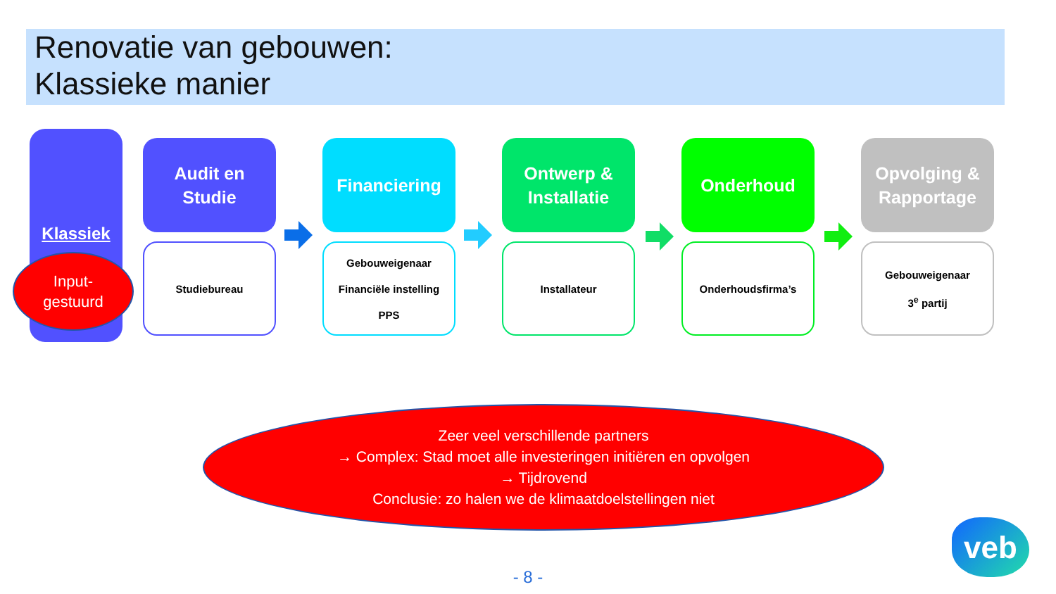Renovatie van gebouwen:
Klassieke manier
Klassiek
Input-
gestuurd
Audit en
Studie
Studiebureau
Financiering
Gebouweigenaar
Financiële instelling
PPS
Ontwerp &
Installatie
Installateur
Onderhoud
Onderhoudsfirma’s
Opvolging &
Rapportage
Gebouweigenaar
3<sup>e</sup> partij
Zeer veel verschillende partners
→ Complex: Stad moet alle investeringen initiëren en opvolgen
→ Tijdrovend
Conclusie: zo halen we de klimaatdoelstellingen niet
- 8 -
veb